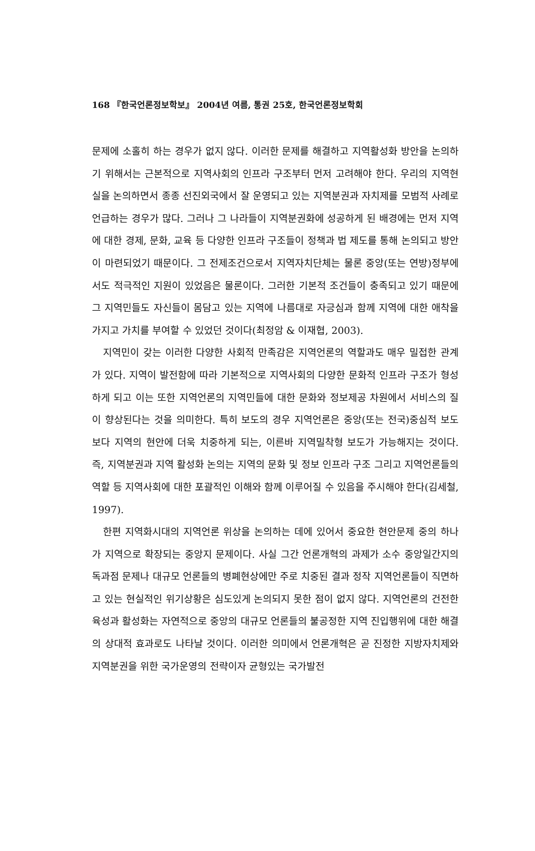168 『한국언론정보학보』 2004년 여름, 통권 25호, 한국언론정보학회
문제에 소홀히 하는 경우가 없지 않다. 이러한 문제를 해결하고 지역활성화 방안을 논의하기 위해서는 근본적으로 지역사회의 인프라 구조부터 먼저 고려해야 한다. 우리의 지역현실을 논의하면서 종종 선진외국에서 잘 운영되고 있는 지역분권과 자치제를 모범적 사례로 언급하는 경우가 많다. 그러나 그 나라들이 지역분권화에 성공하게 된 배경에는 먼저 지역에 대한 경제, 문화, 교육 등 다양한 인프라 구조들이 정책과 법 제도를 통해 논의되고 방안이 마련되었기 때문이다. 그 전제조건으로서 지역자치단체는 물론 중앙(또는 연방)정부에서도 적극적인 지원이 있었음은 물론이다. 그러한 기본적 조건들이 충족되고 있기 때문에 그 지역민들도 자신들이 몸담고 있는 지역에 나름대로 자긍심과 함께 지역에 대한 애착을 가지고 가치를 부여할 수 있었던 것이다(최정암 & 이재협, 2003).
지역민이 갖는 이러한 다양한 사회적 만족감은 지역언론의 역할과도 매우 밀접한 관계가 있다. 지역이 발전함에 따라 기본적으로 지역사회의 다양한 문화적 인프라 구조가 형성하게 되고 이는 또한 지역언론의 지역민들에 대한 문화와 정보제공 차원에서 서비스의 질이 향상된다는 것을 의미한다. 특히 보도의 경우 지역언론은 중앙(또는 전국)중심적 보도보다 지역의 현안에 더욱 치중하게 되는, 이른바 지역밀착형 보도가 가능해지는 것이다. 즉, 지역분권과 지역 활성화 논의는 지역의 문화 및 정보 인프라 구조 그리고 지역언론들의 역할 등 지역사회에 대한 포괄적인 이해와 함께 이루어질 수 있음을 주시해야 한다(김세철, 1997).
한편 지역화시대의 지역언론 위상을 논의하는 데에 있어서 중요한 현안문제 중의 하나가 지역으로 확장되는 중앙지 문제이다. 사실 그간 언론개혁의 과제가 소수 중앙일간지의 독과점 문제나 대규모 언론들의 병폐현상에만 주로 치중된 결과 정작 지역언론들이 직면하고 있는 현실적인 위기상황은 심도있게 논의되지 못한 점이 없지 않다. 지역언론의 건전한 육성과 활성화는 자연적으로 중앙의 대규모 언론들의 불공정한 지역 진입행위에 대한 해결의 상대적 효과로도 나타날 것이다. 이러한 의미에서 언론개혁은 곧 진정한 지방자치제와 지역분권을 위한 국가운영의 전략이자 균형있는 국가발전